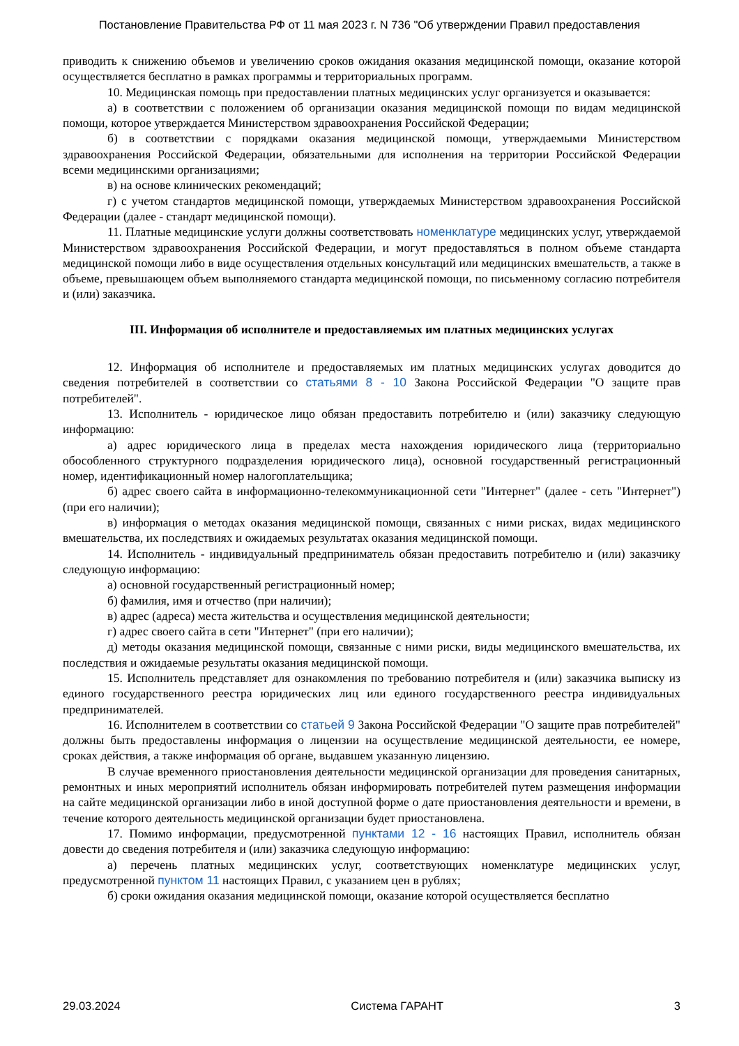Постановление Правительства РФ от 11 мая 2023 г. N 736 "Об утверждении Правил предоставления
приводить к снижению объемов и увеличению сроков ожидания оказания медицинской помощи, оказание которой осуществляется бесплатно в рамках программы и территориальных программ.
10. Медицинская помощь при предоставлении платных медицинских услуг организуется и оказывается:
а) в соответствии с положением об организации оказания медицинской помощи по видам медицинской помощи, которое утверждается Министерством здравоохранения Российской Федерации;
б) в соответствии с порядками оказания медицинской помощи, утверждаемыми Министерством здравоохранения Российской Федерации, обязательными для исполнения на территории Российской Федерации всеми медицинскими организациями;
в) на основе клинических рекомендаций;
г) с учетом стандартов медицинской помощи, утверждаемых Министерством здравоохранения Российской Федерации (далее - стандарт медицинской помощи).
11. Платные медицинские услуги должны соответствовать номенклатуре медицинских услуг, утверждаемой Министерством здравоохранения Российской Федерации, и могут предоставляться в полном объеме стандарта медицинской помощи либо в виде осуществления отдельных консультаций или медицинских вмешательств, а также в объеме, превышающем объем выполняемого стандарта медицинской помощи, по письменному согласию потребителя и (или) заказчика.
III. Информация об исполнителе и предоставляемых им платных медицинских услугах
12. Информация об исполнителе и предоставляемых им платных медицинских услугах доводится до сведения потребителей в соответствии со статьями 8 - 10 Закона Российской Федерации "О защите прав потребителей".
13. Исполнитель - юридическое лицо обязан предоставить потребителю и (или) заказчику следующую информацию:
а) адрес юридического лица в пределах места нахождения юридического лица (территориально обособленного структурного подразделения юридического лица), основной государственный регистрационный номер, идентификационный номер налогоплательщика;
б) адрес своего сайта в информационно-телекоммуникационной сети "Интернет" (далее - сеть "Интернет") (при его наличии);
в) информация о методах оказания медицинской помощи, связанных с ними рисках, видах медицинского вмешательства, их последствиях и ожидаемых результатах оказания медицинской помощи.
14. Исполнитель - индивидуальный предприниматель обязан предоставить потребителю и (или) заказчику следующую информацию:
а) основной государственный регистрационный номер;
б) фамилия, имя и отчество (при наличии);
в) адрес (адреса) места жительства и осуществления медицинской деятельности;
г) адрес своего сайта в сети "Интернет" (при его наличии);
д) методы оказания медицинской помощи, связанные с ними риски, виды медицинского вмешательства, их последствия и ожидаемые результаты оказания медицинской помощи.
15. Исполнитель представляет для ознакомления по требованию потребителя и (или) заказчика выписку из единого государственного реестра юридических лиц или единого государственного реестра индивидуальных предпринимателей.
16. Исполнителем в соответствии со статьей 9 Закона Российской Федерации "О защите прав потребителей" должны быть предоставлены информация о лицензии на осуществление медицинской деятельности, ее номере, сроках действия, а также информация об органе, выдавшем указанную лицензию.
В случае временного приостановления деятельности медицинской организации для проведения санитарных, ремонтных и иных мероприятий исполнитель обязан информировать потребителей путем размещения информации на сайте медицинской организации либо в иной доступной форме о дате приостановления деятельности и времени, в течение которого деятельность медицинской организации будет приостановлена.
17. Помимо информации, предусмотренной пунктами 12 - 16 настоящих Правил, исполнитель обязан довести до сведения потребителя и (или) заказчика следующую информацию:
а) перечень платных медицинских услуг, соответствующих номенклатуре медицинских услуг, предусмотренной пунктом 11 настоящих Правил, с указанием цен в рублях;
б) сроки ожидания оказания медицинской помощи, оказание которой осуществляется бесплатно
29.03.2024 Система ГАРАНТ 3